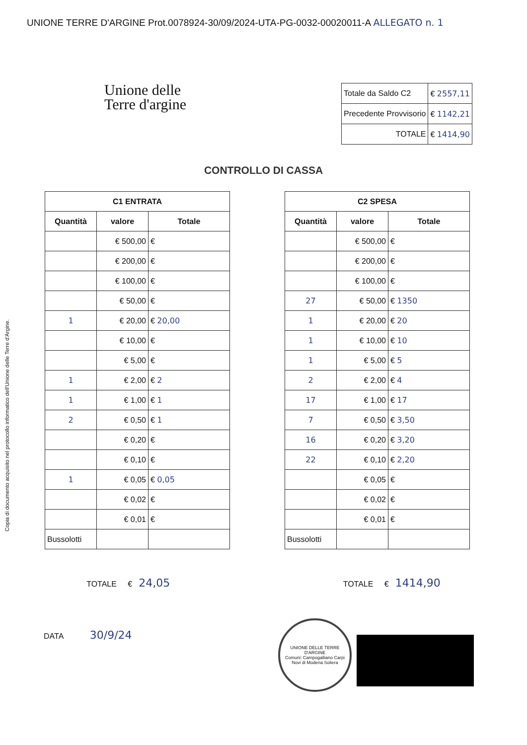UNIONE TERRE D'ARGINE Prot.0078924-30/09/2024-UTA-PG-0032-00020011-A ALLEGATO n. 1
Copia di documento acquisito nel protocollo informatico dell'Unione delle Terre d'Argine.
Unione delle
Terre d'argine
| Totale da Saldo C2 | € 2557,11 |
| Precedente Provvisorio | € 1142,21 |
| TOTALE | € 1414,90 |
CONTROLLO DI CASSA
| C1 ENTRATA | | |
| --- | --- | --- |
| Quantità | valore | Totale |
| | € 500,00 | € |
| | € 200,00 | € |
| | € 100,00 | € |
| | € 50,00 | € |
| 1 | € 20,00 | € 20,00 |
| | € 10,00 | € |
| | € 5,00 | € |
| 1 | € 2,00 | € 2 |
| 1 | € 1,00 | € 1 |
| 2 | € 0,50 | € 1 |
| | € 0,20 | € |
| | € 0,10 | € |
| 1 | € 0,05 | € 0,05 |
| | € 0,02 | € |
| | € 0,01 | € |
| Bussolotti | | |
| C2 SPESA | | |
| --- | --- | --- |
| Quantità | valore | Totale |
| | € 500,00 | € |
| | € 200,00 | € |
| | € 100,00 | € |
| 27 | € 50,00 | € 1350 |
| 1 | € 20,00 | € 20 |
| 1 | € 10,00 | € 10 |
| 1 | € 5,00 | € 5 |
| 2 | € 2,00 | € 4 |
| 17 | € 1,00 | € 17 |
| 7 | € 0,50 | € 3,50 |
| 16 | € 0,20 | € 3,20 |
| 22 | € 0,10 | € 2,20 |
| | € 0,05 | € |
| | € 0,02 | € |
| | € 0,01 | € |
| Bussolotti | | |
TOTALE € 24,05
TOTALE € 1414,90
DATA 30/9/24
UNIONE DELLE TERRE D'ARGINE
Comuni: Campogalliano Carpi Novi di Modena Soliera